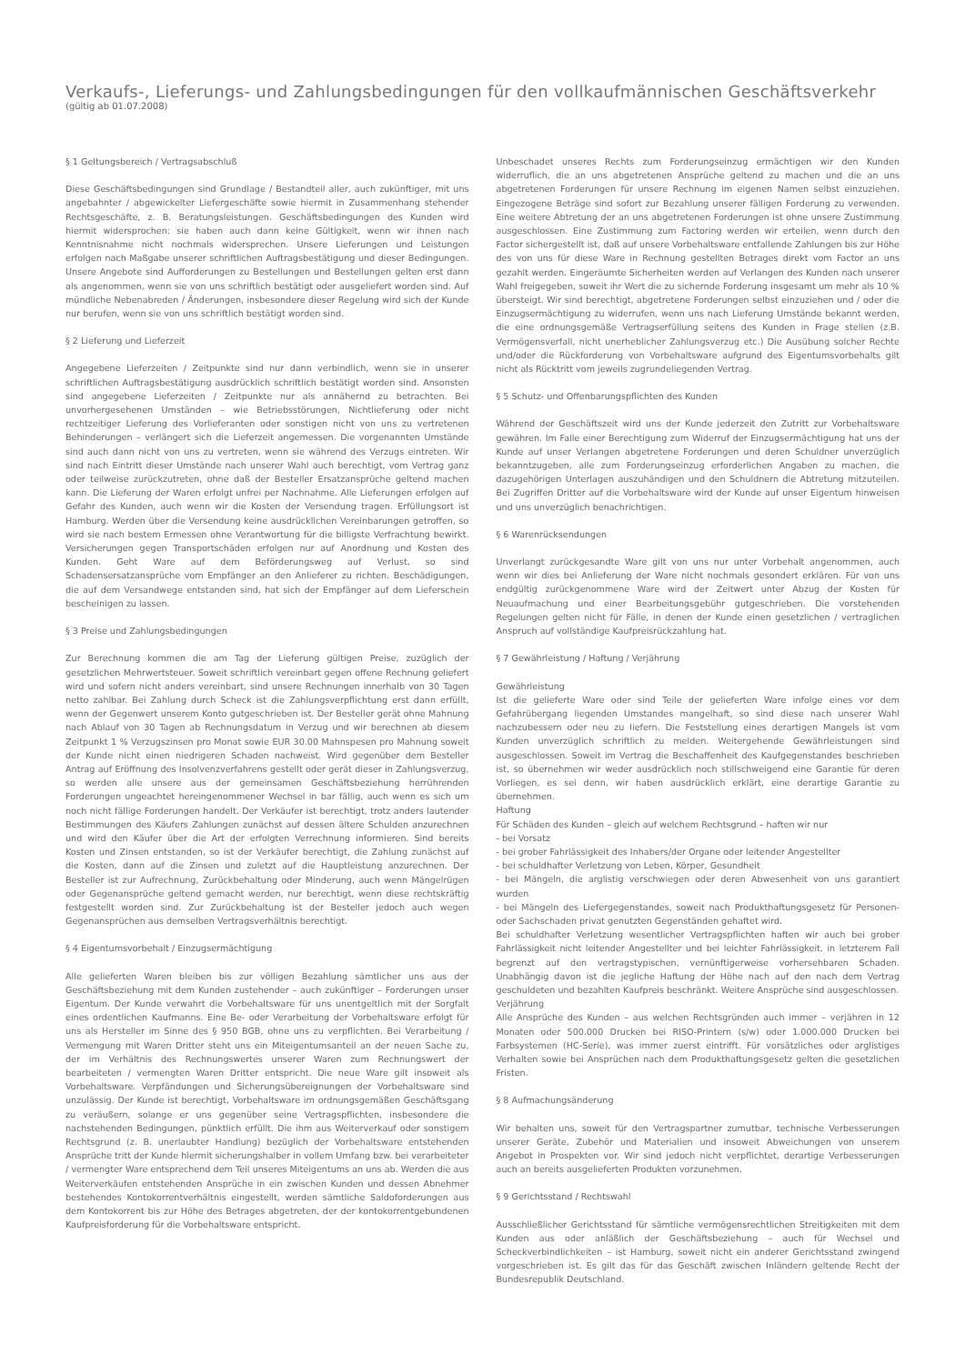Verkaufs-, Lieferungs- und Zahlungsbedingungen für den vollkaufmännischen Geschäftsverkehr
(gültig ab 01.07.2008)
§ 1 Geltungsbereich / Vertragsabschluß
Diese Geschäftsbedingungen sind Grundlage / Bestandteil aller, auch zukünftiger, mit uns angebahnter / abgewickelter Liefergeschäfte sowie hiermit in Zusammenhang stehender Rechtsgeschäfte, z. B. Beratungsleistungen. Geschäftsbedingungen des Kunden wird hiermit widersprochen: sie haben auch dann keine Gültigkeit, wenn wir ihnen nach Kenntnisnahme nicht nochmals widersprechen. Unsere Lieferungen und Leistungen erfolgen nach Maßgabe unserer schriftlichen Auftragsbestätigung und dieser Bedingungen. Unsere Angebote sind Aufforderungen zu Bestellungen und Bestellungen gelten erst dann als angenommen, wenn sie von uns schriftlich bestätigt oder ausgeliefert worden sind. Auf mündliche Nebenabreden / Änderungen, insbesondere dieser Regelung wird sich der Kunde nur berufen, wenn sie von uns schriftlich bestätigt worden sind.
§ 2 Lieferung und Lieferzeit
Angegebene Lieferzeiten / Zeitpunkte sind nur dann verbindlich, wenn sie in unserer schriftlichen Auftragsbestätigung ausdrücklich schriftlich bestätigt worden sind. Ansonsten sind angegebene Lieferzeiten / Zeitpunkte nur als annähernd zu betrachten. Bei unvorhergesehenen Umständen – wie Betriebsstörungen, Nichtlieferung oder nicht rechtzeitiger Lieferung des Vorlieferanten oder sonstigen nicht von uns zu vertretenen Behinderungen – verlängert sich die Lieferzeit angemessen. Die vorgenannten Umstände sind auch dann nicht von uns zu vertreten, wenn sie während des Verzugs eintreten. Wir sind nach Eintritt dieser Umstände nach unserer Wahl auch berechtigt, vom Vertrag ganz oder teilweise zurückzutreten, ohne daß der Besteller Ersatzansprüche geltend machen kann. Die Lieferung der Waren erfolgt unfrei per Nachnahme. Alle Lieferungen erfolgen auf Gefahr des Kunden, auch wenn wir die Kosten der Versendung tragen. Erfüllungsort ist Hamburg. Werden über die Versendung keine ausdrücklichen Vereinbarungen getroffen, so wird sie nach bestem Ermessen ohne Verantwortung für die billigste Verfrachtung bewirkt. Versicherungen gegen Transportschäden erfolgen nur auf Anordnung und Kosten des Kunden. Geht Ware auf dem Beförderungsweg auf Verlust, so sind Schadensersatzansprüche vom Empfänger an den Anlieferer zu richten. Beschädigungen, die auf dem Versandwege entstanden sind, hat sich der Empfänger auf dem Lieferschein bescheinigen zu lassen.
§ 3 Preise und Zahlungsbedingungen
Zur Berechnung kommen die am Tag der Lieferung gültigen Preise, zuzüglich der gesetzlichen Mehrwertsteuer. Soweit schriftlich vereinbart gegen offene Rechnung geliefert wird und sofern nicht anders vereinbart, sind unsere Rechnungen innerhalb von 30 Tagen netto zahlbar. Bei Zahlung durch Scheck ist die Zahlungsverpflichtung erst dann erfüllt, wenn der Gegenwert unserem Konto gutgeschrieben ist. Der Besteller gerät ohne Mahnung nach Ablauf von 30 Tagen ab Rechnungsdatum in Verzug und wir berechnen ab diesem Zeitpunkt 1 % Verzugszinsen pro Monat sowie EUR 30.00 Mahnspesen pro Mahnung soweit der Kunde nicht einen niedrigeren Schaden nachweist. Wird gegenüber dem Besteller Antrag auf Eröffnung des Insolvenzverfahrens gestellt oder gerät dieser in Zahlungsverzug, so werden alle unsere aus der gemeinsamen Geschäftsbeziehung herrührenden Forderungen ungeachtet hereingenommener Wechsel in bar fällig, auch wenn es sich um noch nicht fällige Forderungen handelt. Der Verkäufer ist berechtigt, trotz anders lautender Bestimmungen des Käufers Zahlungen zunächst auf dessen ältere Schulden anzurechnen und wird den Käufer über die Art der erfolgten Verrechnung informieren. Sind bereits Kosten und Zinsen entstanden, so ist der Verkäufer berechtigt, die Zahlung zunächst auf die Kosten, dann auf die Zinsen und zuletzt auf die Hauptleistung anzurechnen. Der Besteller ist zur Aufrechnung, Zurückbehaltung oder Minderung, auch wenn Mängelrügen oder Gegenansprüche geltend gemacht werden, nur berechtigt, wenn diese rechtskräftig festgestellt worden sind. Zur Zurückbehaltung ist der Besteller jedoch auch wegen Gegenansprüchen aus demselben Vertragsverhältnis berechtigt.
§ 4 Eigentumsvorbehalt / Einzugsermächtigung
Alle gelieferten Waren bleiben bis zur völligen Bezahlung sämtlicher uns aus der Geschäftsbeziehung mit dem Kunden zustehender – auch zukünftiger – Forderungen unser Eigentum. Der Kunde verwahrt die Vorbehaltsware für uns unentgeltlich mit der Sorgfalt eines ordentlichen Kaufmanns. Eine Be- oder Verarbeitung der Vorbehaltsware erfolgt für uns als Hersteller im Sinne des § 950 BGB, ohne uns zu verpflichten. Bei Verarbeitung / Vermengung mit Waren Dritter steht uns ein Miteigentumsanteil an der neuen Sache zu, der im Verhältnis des Rechnungswertes unserer Waren zum Rechnungswert der bearbeiteten / vermengten Waren Dritter entspricht. Die neue Ware gilt insoweit als Vorbehaltsware. Verpfändungen und Sicherungsübereignungen der Vorbehaltsware sind unzulässig. Der Kunde ist berechtigt, Vorbehaltsware im ordnungsgemäßen Geschäftsgang zu veräußern, solange er uns gegenüber seine Vertragspflichten, insbesondere die nachstehenden Bedingungen, pünktlich erfüllt. Die ihm aus Weiterverkauf oder sonstigem Rechtsgrund (z. B. unerlaubter Handlung) bezüglich der Vorbehaltsware entstehenden Ansprüche tritt der Kunde hiermit sicherungshalber in vollem Umfang bzw. bei verarbeiteter / vermengter Ware entsprechend dem Teil unseres Miteigentums an uns ab. Werden die aus Weiterverkäufen entstehenden Ansprüche in ein zwischen Kunden und dessen Abnehmer bestehendes Kontokorrentverhältnis eingestellt, werden sämtliche Saldoforderungen aus dem Kontokorrent bis zur Höhe des Betrages abgetreten, der der kontokorrentgebundenen Kaufpreisforderung für die Vorbehaltsware entspricht.
Unbeschadet unseres Rechts zum Forderungseinzug ermächtigen wir den Kunden widerruflich, die an uns abgetretenen Ansprüche geltend zu machen und die an uns abgetretenen Forderungen für unsere Rechnung im eigenen Namen selbst einzuziehen. Eingezogene Beträge sind sofort zur Bezahlung unserer fälligen Forderung zu verwenden. Eine weitere Abtretung der an uns abgetretenen Forderungen ist ohne unsere Zustimmung ausgeschlossen. Eine Zustimmung zum Factoring werden wir erteilen, wenn durch den Factor sichergestellt ist, daß auf unsere Vorbehaltsware entfallende Zahlungen bis zur Höhe des von uns für diese Ware in Rechnung gestellten Betrages direkt vom Factor an uns gezahlt werden. Eingeräumte Sicherheiten werden auf Verlangen des Kunden nach unserer Wahl freigegeben, soweit ihr Wert die zu sichernde Forderung insgesamt um mehr als 10 % übersteigt. Wir sind berechtigt, abgetretene Forderungen selbst einzuziehen und / oder die Einzugsermächtigung zu widerrufen, wenn uns nach Lieferung Umstände bekannt werden, die eine ordnungsgemäße Vertragserfüllung seitens des Kunden in Frage stellen (z.B. Vermögensverfall, nicht unerheblicher Zahlungsverzug etc.) Die Ausübung solcher Rechte und/oder die Rückforderung von Vorbehaltsware aufgrund des Eigentumsvorbehalts gilt nicht als Rücktritt vom jeweils zugrundeliegenden Vertrag.
§ 5 Schutz- und Offenbarungspflichten des Kunden
Während der Geschäftszeit wird uns der Kunde jederzeit den Zutritt zur Vorbehaltsware gewähren. Im Falle einer Berechtigung zum Widerruf der Einzugsermächtigung hat uns der Kunde auf unser Verlangen abgetretene Forderungen und deren Schuldner unverzüglich bekanntzugeben, alle zum Forderungseinzug erforderlichen Angaben zu machen, die dazugehörigen Unterlagen auszuhändigen und den Schuldnern die Abtretung mitzuteilen. Bei Zugriffen Dritter auf die Vorbehaltsware wird der Kunde auf unser Eigentum hinweisen und uns unverzüglich benachrichtigen.
§ 6 Warenrücksendungen
Unverlangt zurückgesandte Ware gilt von uns nur unter Vorbehalt angenommen, auch wenn wir dies bei Anlieferung der Ware nicht nochmals gesondert erklären. Für von uns endgültig zurückgenommene Ware wird der Zeitwert unter Abzug der Kosten für Neuaufmachung und einer Bearbeitungsgebühr gutgeschrieben. Die vorstehenden Regelungen gelten nicht für Fälle, in denen der Kunde einen gesetzlichen / vertraglichen Anspruch auf vollständige Kaufpreisrückzahlung hat.
§ 7 Gewährleistung / Haftung / Verjährung
Gewährleistung
Ist die gelieferte Ware oder sind Teile der gelieferten Ware infolge eines vor dem Gefahrübergang liegenden Umstandes mangelhaft, so sind diese nach unserer Wahl nachzubessern oder neu zu liefern. Die Feststellung eines derartigen Mangels ist vom Kunden unverzüglich schriftlich zu melden. Weitergehende Gewährleistungen sind ausgeschlossen. Soweit im Vertrag die Beschaffenheit des Kaufgegenstandes beschrieben ist, so übernehmen wir weder ausdrücklich noch stillschweigend eine Garantie für deren Vorliegen, es sei denn, wir haben ausdrücklich erklärt, eine derartige Garantie zu übernehmen.
Haftung
Für Schäden des Kunden – gleich auf welchem Rechtsgrund – haften wir nur
- bei Vorsatz
- bei grober Fahrlässigkeit des Inhabers/der Organe oder leitender Angestellter
- bei schuldhafter Verletzung von Leben, Körper, Gesundheit
- bei Mängeln, die arglistig verschwiegen oder deren Abwesenheit von uns garantiert wurden
- bei Mängeln des Liefergegenstandes, soweit nach Produkthaftungsgesetz für Personen- oder Sachschaden privat genutzten Gegenständen gehaftet wird.
Bei schuldhafter Verletzung wesentlicher Vertragspflichten haften wir auch bei grober Fahrlässigkeit nicht leitender Angestellter und bei leichter Fahrlässigkeit, in letzterem Fall begrenzt auf den vertragstypischen, vernünftigerweise vorhersehbaren Schaden. Unabhängig davon ist die jegliche Haftung der Höhe nach auf den nach dem Vertrag geschuldeten und bezahlten Kaufpreis beschränkt. Weitere Ansprüche sind ausgeschlossen.
Verjährung
Alle Ansprüche des Kunden – aus welchen Rechtsgründen auch immer – verjähren in 12 Monaten oder 500.000 Drucken bei RISO-Printern (s/w) oder 1.000.000 Drucken bei Farbsystemen (HC-Serie), was immer zuerst eintrifft. Für vorsätzliches oder arglistiges Verhalten sowie bei Ansprüchen nach dem Produkthaftungsgesetz gelten die gesetzlichen Fristen.
§ 8 Aufmachungsänderung
Wir behalten uns, soweit für den Vertragspartner zumutbar, technische Verbesserungen unserer Geräte, Zubehör und Materialien und insoweit Abweichungen von unserem Angebot in Prospekten vor. Wir sind jedoch nicht verpflichtet, derartige Verbesserungen auch an bereits ausgelieferten Produkten vorzunehmen.
§ 9 Gerichtsstand / Rechtswahl
Ausschließlicher Gerichtsstand für sämtliche vermögensrechtlichen Streitigkeiten mit dem Kunden aus oder anläßlich der Geschäftsbeziehung – auch für Wechsel und Scheckverbindlichkeiten – ist Hamburg, soweit nicht ein anderer Gerichtsstand zwingend vorgeschrieben ist. Es gilt das für das Geschäft zwischen Inländern geltende Recht der Bundesrepublik Deutschland.